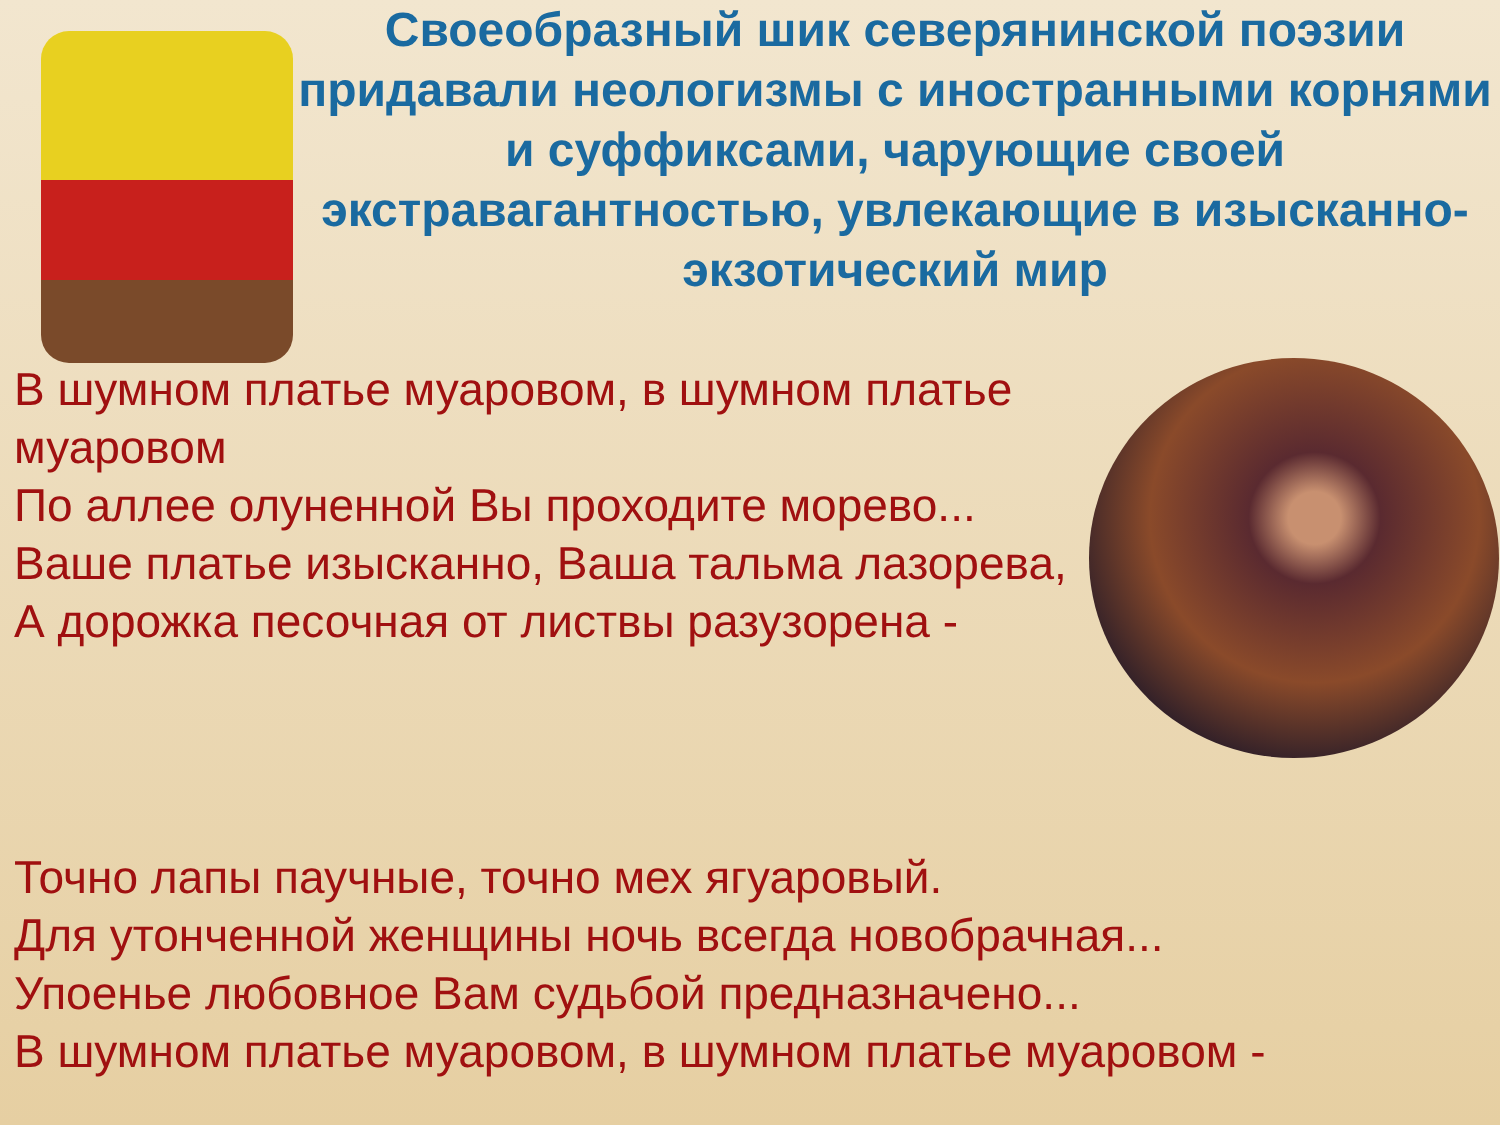Своеобразный шик северянинской поэзии придавали неологизмы с иностранными корнями и суффиксами, чарующие своей экстравагантностью, увлекающие в изысканно-экзотический мир
В шумном платье муаровом, в шумном платье муаровом
По аллее олуненной Вы проходите морево...
Ваше платье изысканно, Ваша тальма лазорева,
А дорожка песочная от листвы разузорена -
Точно лапы паучные, точно мех ягуаровый.
Для утонченной женщины ночь всегда новобрачная...
Упоенье любовное Вам судьбой предназначено...
В шумном платье муаровом, в шумном платье муаровом -